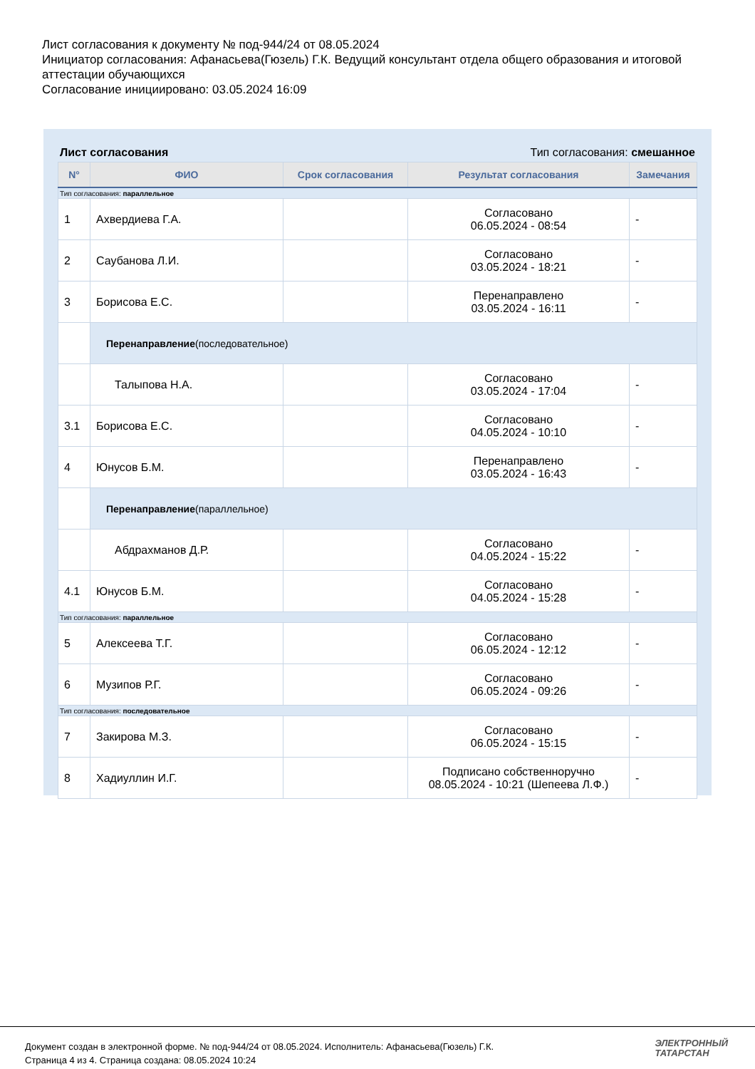Лист согласования к документу № под-944/24 от 08.05.2024
Инициатор согласования: Афанасьева(Гюзель) Г.К. Ведущий консультант отдела общего образования и итоговой аттестации обучающихся
Согласование инициировано: 03.05.2024 16:09
Лист согласования Тип согласования: смешанное
| N° | ФИО | Срок согласования | Результат согласования | Замечания |
| --- | --- | --- | --- | --- |
| Тип согласования: параллельное | | | | |
| 1 | Ахвердиева Г.А. | | Согласовано 06.05.2024 - 08:54 | - |
| 2 | Саубанова Л.И. | | Согласовано 03.05.2024 - 18:21 | - |
| 3 | Борисова Е.С. | | Перенаправлено 03.05.2024 - 16:11 | - |
| | Перенаправление (последовательное) | | | |
| | Талыпова Н.А. | | Согласовано 03.05.2024 - 17:04 | - |
| 3.1 | Борисова Е.С. | | Согласовано 04.05.2024 - 10:10 | - |
| 4 | Юнусов Б.М. | | Перенаправлено 03.05.2024 - 16:43 | - |
| | Перенаправление (параллельное) | | | |
| | Абдрахманов Д.Р. | | Согласовано 04.05.2024 - 15:22 | - |
| 4.1 | Юнусов Б.М. | | Согласовано 04.05.2024 - 15:28 | - |
| Тип согласования: параллельное | | | | |
| 5 | Алексеева Т.Г. | | Согласовано 06.05.2024 - 12:12 | - |
| 6 | Музипов Р.Г. | | Согласовано 06.05.2024 - 09:26 | - |
| Тип согласования: последовательное | | | | |
| 7 | Закирова М.З. | | Согласовано 06.05.2024 - 15:15 | - |
| 8 | Хадиуллин И.Г. | | Подписано собственноручно 08.05.2024 - 10:21 (Шепеева Л.Ф.) | - |
Документ создан в электронной форме. № под-944/24 от 08.05.2024. Исполнитель: Афанасьева(Гюзель) Г.К.
Страница 4 из 4. Страница создана: 08.05.2024 10:24
ЭЛЕКТРОННЫЙ
ТАТАРСТАН